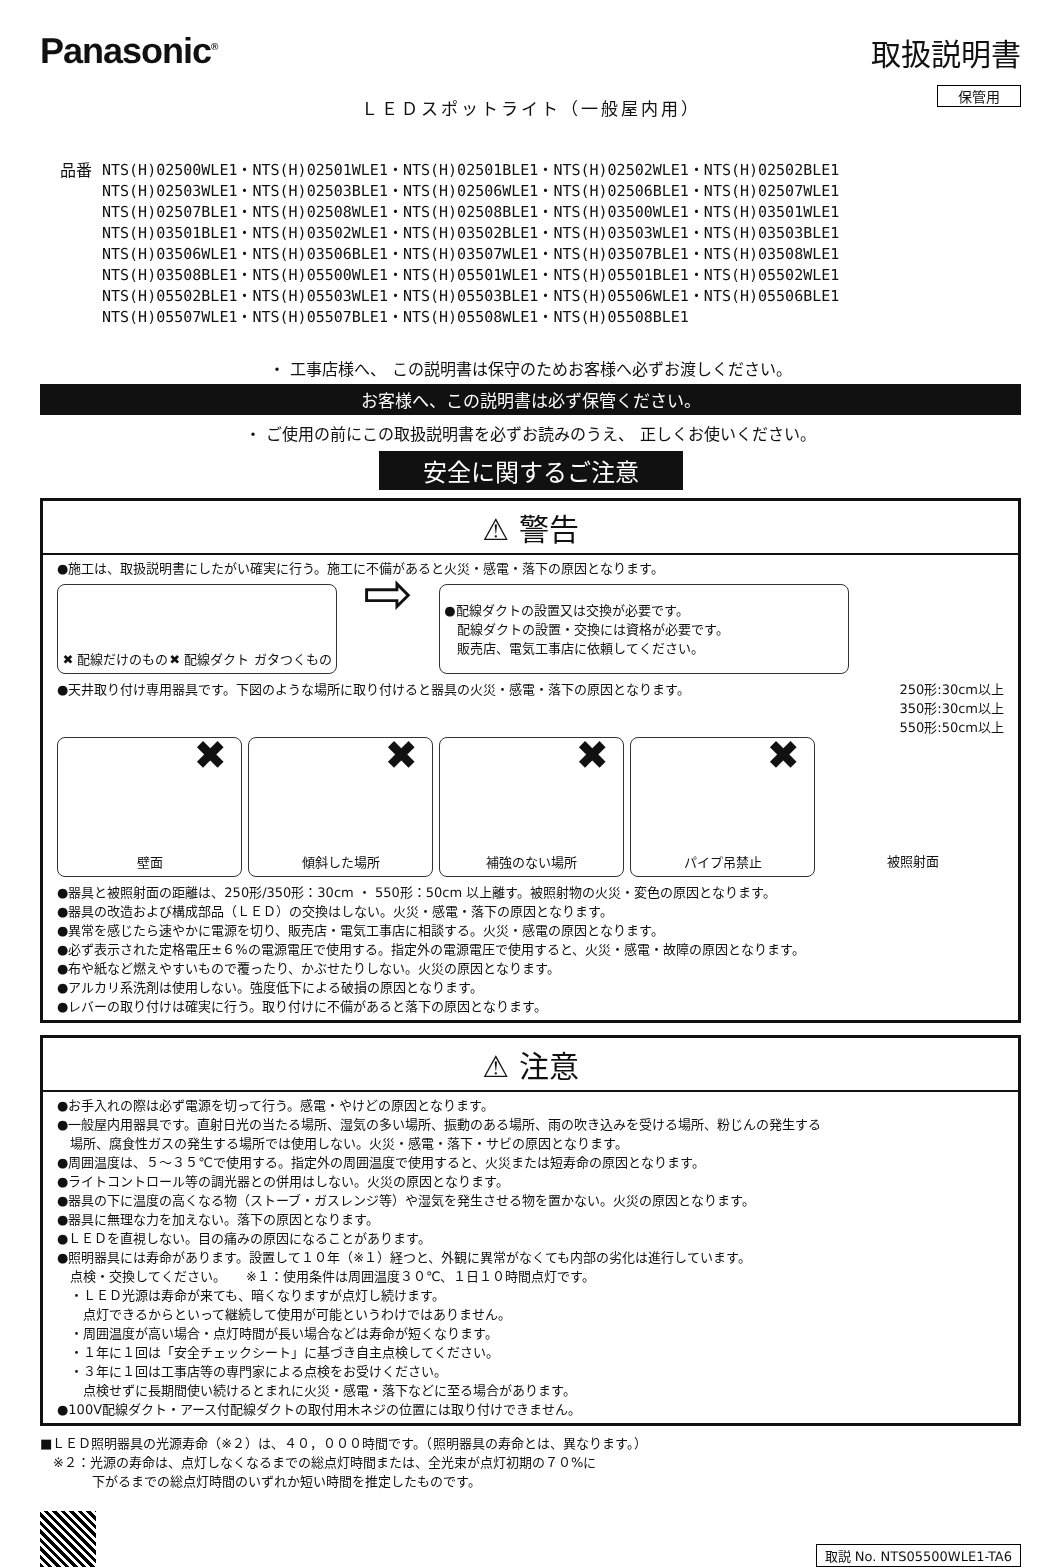Panasonic<sup>®</sup>
取扱説明書
保管用
ＬＥＤスポットライト（一般屋内用）
品番 NTS(H)02500WLE1・NTS(H)02501WLE1・NTS(H)02501BLE1・NTS(H)02502WLE1・NTS(H)02502BLE1
NTS(H)02503WLE1・NTS(H)02503BLE1・NTS(H)02506WLE1・NTS(H)02506BLE1・NTS(H)02507WLE1
NTS(H)02507BLE1・NTS(H)02508WLE1・NTS(H)02508BLE1・NTS(H)03500WLE1・NTS(H)03501WLE1
NTS(H)03501BLE1・NTS(H)03502WLE1・NTS(H)03502BLE1・NTS(H)03503WLE1・NTS(H)03503BLE1
NTS(H)03506WLE1・NTS(H)03506BLE1・NTS(H)03507WLE1・NTS(H)03507BLE1・NTS(H)03508WLE1
NTS(H)03508BLE1・NTS(H)05500WLE1・NTS(H)05501WLE1・NTS(H)05501BLE1・NTS(H)05502WLE1
NTS(H)05502BLE1・NTS(H)05503WLE1・NTS(H)05503BLE1・NTS(H)05506WLE1・NTS(H)05506BLE1
NTS(H)05507WLE1・NTS(H)05507BLE1・NTS(H)05508WLE1・NTS(H)05508BLE1
・ 工事店様へ、 この説明書は保守のためお客様へ必ずお渡しください。
お客様へ、この説明書は必ず保管ください。
・ ご使用の前にこの取扱説明書を必ずお読みのうえ、 正しくお使いください。
安全に関するご注意
⚠ 警告
●施工は、取扱説明書にしたがい確実に行う。施工に不備があると火災・感電・落下の原因となります。
✖ 配線だけのもの ✖ 配線ダクト ガタつくもの
⇨
●配線ダクトの設置又は交換が必要です。
　配線ダクトの設置・交換には資格が必要です。
　販売店、電気工事店に依頼してください。
●天井取り付け専用器具です。下図のような場所に取り付けると器具の火災・感電・落下の原因となります。 250形:30cm以上
350形:30cm以上
550形:50cm以上
✖ 壁面
✖ 傾斜した場所
✖ 補強のない場所
✖ パイプ吊禁止 被照射面
●器具と被照射面の距離は、250形/350形：30cm ・ 550形：50cm 以上離す。被照射物の火災・変色の原因となります。
●器具の改造および構成部品（ＬＥＤ）の交換はしない。火災・感電・落下の原因となります。
●異常を感じたら速やかに電源を切り、販売店・電気工事店に相談する。火災・感電の原因となります。
●必ず表示された定格電圧±６%の電源電圧で使用する。指定外の電源電圧で使用すると、火災・感電・故障の原因となります。
●布や紙など燃えやすいもので覆ったり、かぶせたりしない。火災の原因となります。
●アルカリ系洗剤は使用しない。強度低下による破損の原因となります。
●レバーの取り付けは確実に行う。取り付けに不備があると落下の原因となります。
⚠ 注意
●お手入れの際は必ず電源を切って行う。感電・やけどの原因となります。
●一般屋内用器具です。直射日光の当たる場所、湿気の多い場所、振動のある場所、雨の吹き込みを受ける場所、粉じんの発生する
　場所、腐食性ガスの発生する場所では使用しない。火災・感電・落下・サビの原因となります。
●周囲温度は、５～３５℃で使用する。指定外の周囲温度で使用すると、火災または短寿命の原因となります。
●ライトコントロール等の調光器との併用はしない。火災の原因となります。
●器具の下に温度の高くなる物（ストーブ・ガスレンジ等）や湿気を発生させる物を置かない。火災の原因となります。
●器具に無理な力を加えない。落下の原因となります。
●ＬＥＤを直視しない。目の痛みの原因になることがあります。
●照明器具には寿命があります。設置して１０年（※１）経つと、外観に異常がなくても内部の劣化は進行しています。
　点検・交換してください。　　※１：使用条件は周囲温度３０℃、１日１０時間点灯です。
　・ＬＥＤ光源は寿命が来ても、暗くなりますが点灯し続けます。
　　点灯できるからといって継続して使用が可能というわけではありません。
　・周囲温度が高い場合・点灯時間が長い場合などは寿命が短くなります。
　・１年に１回は「安全チェックシート」に基づき自主点検してください。
　・３年に１回は工事店等の専門家による点検をお受けください。
　　点検せずに長期間使い続けるとまれに火災・感電・落下などに至る場合があります。
●100V配線ダクト・アース付配線ダクトの取付用木ネジの位置には取り付けできません。
■ＬＥＤ照明器具の光源寿命（※２）は、４０，０００時間です。（照明器具の寿命とは、異なります。）
　※２：光源の寿命は、点灯しなくなるまでの総点灯時間または、全光束が点灯初期の７０%に
　　　　下がるまでの総点灯時間のいずれか短い時間を推定したものです。
取説 No. NTS05500WLE1-TA6